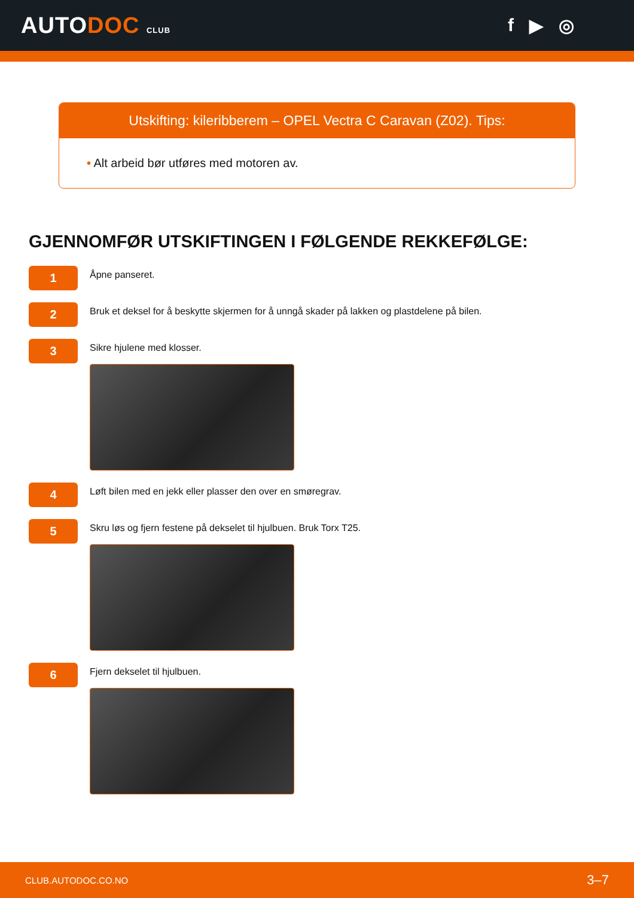AUTODOC CLUB
f ▶ ◎
Utskifting: kileribberem – OPEL Vectra C Caravan (Z02). Tips:
• Alt arbeid bør utføres med motoren av.
GJENNOMFØR UTSKIFTINGEN I FØLGENDE REKKEFØLGE:
1
Åpne panseret.
2
Bruk et deksel for å beskytte skjermen for å unngå skader på lakken og plastdelene på bilen.
3
Sikre hjulene med klosser.
4
Løft bilen med en jekk eller plasser den over en smøregrav.
5
Skru løs og fjern festene på dekselet til hjulbuen. Bruk Torx T25.
6
Fjern dekselet til hjulbuen.
CLUB.AUTODOC.CO.NO 3–7